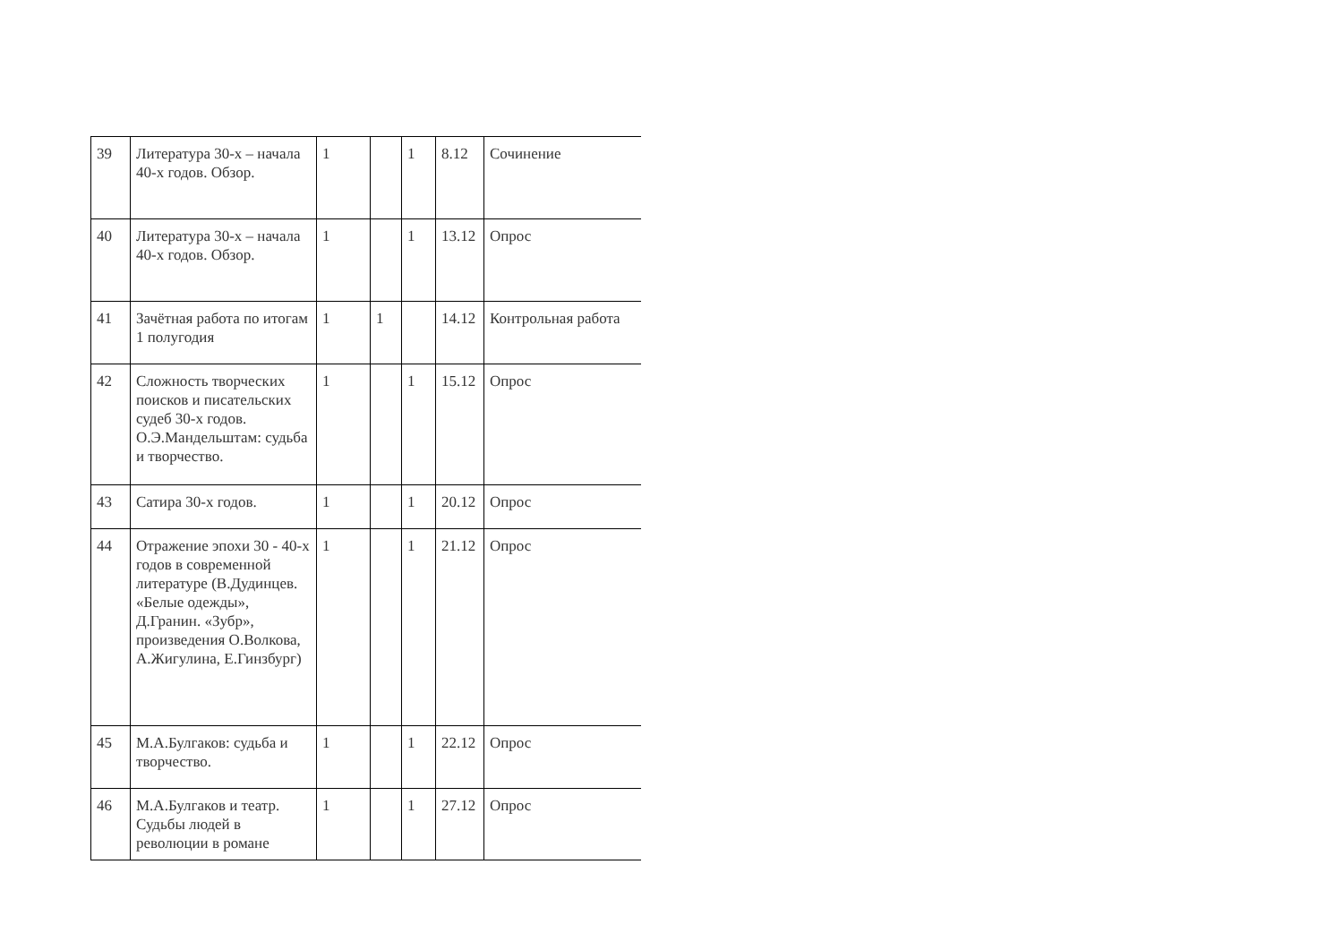| 39 | Литература 30-х – начала 40-х годов. Обзор. | 1 | | 1 | 8.12 | Сочинение |
| 40 | Литература 30-х – начала 40-х годов. Обзор. | 1 | | 1 | 13.12 | Опрос |
| 41 | Зачётная работа по итогам 1 полугодия | 1 | 1 | | 14.12 | Контрольная работа |
| 42 | Сложность творческих поисков и писательских судеб 30-х годов. О.Э.Мандельштам: судьба и творчество. | 1 | | 1 | 15.12 | Опрос |
| 43 | Сатира 30-х годов. | 1 | | 1 | 20.12 | Опрос |
| 44 | Отражение эпохи 30 - 40-х годов в современной литературе (В.Дудинцев. «Белые одежды», Д.Гранин. «Зубр», произведения О.Волкова, А.Жигулина, Е.Гинзбург) | 1 | | 1 | 21.12 | Опрос |
| 45 | М.А.Булгаков: судьба и творчество. | 1 | | 1 | 22.12 | Опрос |
| 46 | М.А.Булгаков и театр. Судьбы людей в революции в романе | 1 | | 1 | 27.12 | Опрос |